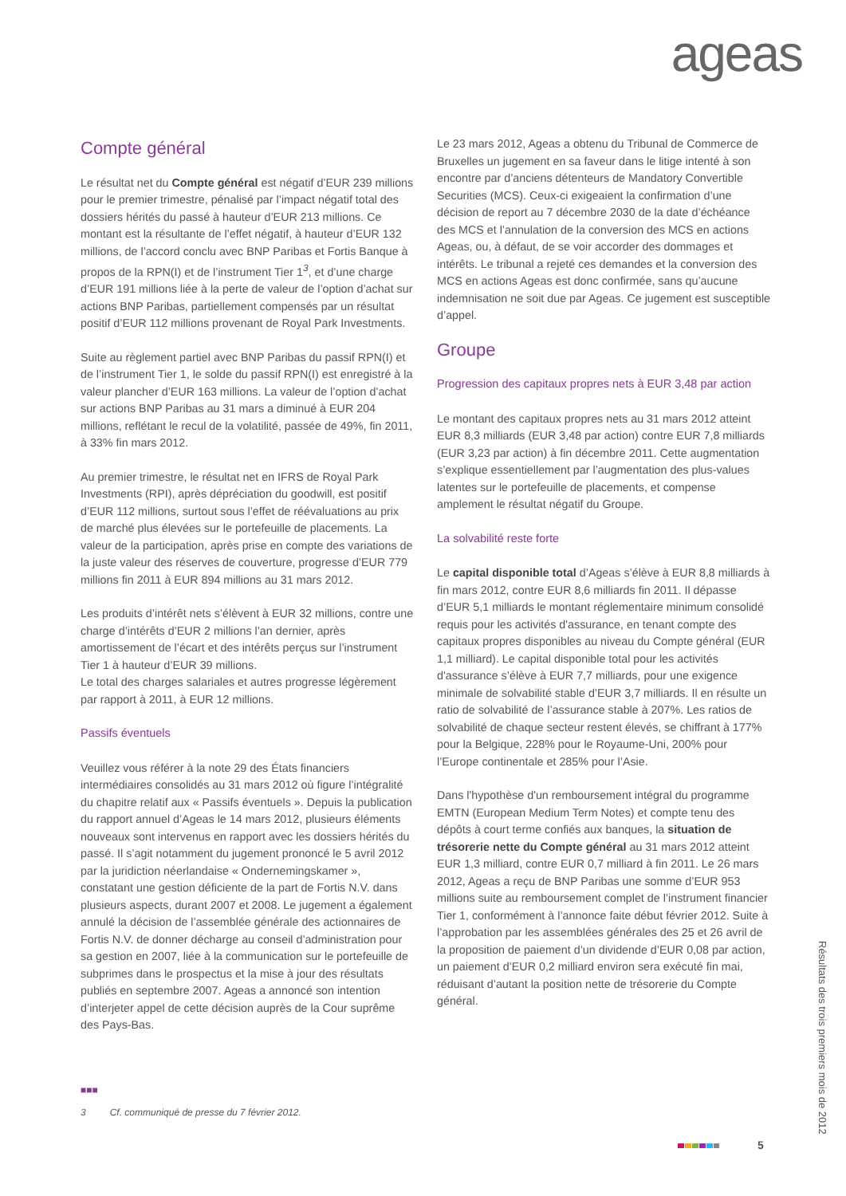ageas
Compte général
Le résultat net du Compte général est négatif d’EUR 239 millions pour le premier trimestre, pénalisé par l’impact négatif total des dossiers hérités du passé à hauteur d’EUR 213 millions. Ce montant est la résultante de l’effet négatif, à hauteur d’EUR 132 millions, de l’accord conclu avec BNP Paribas et Fortis Banque à propos de la RPN(I) et de l’instrument Tier 1<sup>3</sup>, et d’une charge d’EUR 191 millions liée à la perte de valeur de l’option d’achat sur actions BNP Paribas, partiellement compensés par un résultat positif d’EUR 112 millions provenant de Royal Park Investments.
Suite au règlement partiel avec BNP Paribas du passif RPN(I) et de l’instrument Tier 1, le solde du passif RPN(I) est enregistré à la valeur plancher d’EUR 163 millions. La valeur de l’option d’achat sur actions BNP Paribas au 31 mars a diminué à EUR 204 millions, reflétant le recul de la volatilité, passée de 49%, fin 2011, à 33% fin mars 2012.
Au premier trimestre, le résultat net en IFRS de Royal Park Investments (RPI), après dépréciation du goodwill, est positif d’EUR 112 millions, surtout sous l’effet de réévaluations au prix de marché plus élevées sur le portefeuille de placements. La valeur de la participation, après prise en compte des variations de la juste valeur des réserves de couverture, progresse d’EUR 779 millions fin 2011 à EUR 894 millions au 31 mars 2012.
Les produits d’intérêt nets s’élèvent à EUR 32 millions, contre une charge d’intérêts d’EUR 2 millions l’an dernier, après amortissement de l’écart et des intérêts perçus sur l’instrument Tier 1 à hauteur d’EUR 39 millions.
Le total des charges salariales et autres progresse légèrement par rapport à 2011, à EUR 12 millions.
Passifs éventuels
Veuillez vous référer à la note 29 des États financiers intermédiaires consolidés au 31 mars 2012 où figure l’intégralité du chapitre relatif aux « Passifs éventuels ». Depuis la publication du rapport annuel d’Ageas le 14 mars 2012, plusieurs éléments nouveaux sont intervenus en rapport avec les dossiers hérités du passé. Il s’agit notamment du jugement prononcé le 5 avril 2012 par la juridiction néerlandaise « Ondernemingskamer », constatant une gestion déficiente de la part de Fortis N.V. dans plusieurs aspects, durant 2007 et 2008. Le jugement a également annulé la décision de l’assemblée générale des actionnaires de Fortis N.V. de donner décharge au conseil d’administration pour sa gestion en 2007, liée à la communication sur le portefeuille de subprimes dans le prospectus et la mise à jour des résultats publiés en septembre 2007. Ageas a annoncé son intention d’interjeter appel de cette décision auprès de la Cour suprême des Pays-Bas.
Le 23 mars 2012, Ageas a obtenu du Tribunal de Commerce de Bruxelles un jugement en sa faveur dans le litige intenté à son encontre par d’anciens détenteurs de Mandatory Convertible Securities (MCS). Ceux-ci exigeaient la confirmation d’une décision de report au 7 décembre 2030 de la date d’échéance des MCS et l’annulation de la conversion des MCS en actions Ageas, ou, à défaut, de se voir accorder des dommages et intérêts. Le tribunal a rejeté ces demandes et la conversion des MCS en actions Ageas est donc confirmée, sans qu’aucune indemnisation ne soit due par Ageas. Ce jugement est susceptible d’appel.
Groupe
Progression des capitaux propres nets à EUR 3,48 par action
Le montant des capitaux propres nets au 31 mars 2012 atteint EUR 8,3 milliards (EUR 3,48 par action) contre EUR 7,8 milliards (EUR 3,23 par action) à fin décembre 2011. Cette augmentation s’explique essentiellement par l’augmentation des plus-values latentes sur le portefeuille de placements, et compense amplement le résultat négatif du Groupe.
La solvabilité reste forte
Le capital disponible total d’Ageas s’élève à EUR 8,8 milliards à fin mars 2012, contre EUR 8,6 milliards fin 2011. Il dépasse d’EUR 5,1 milliards le montant réglementaire minimum consolidé requis pour les activités d'assurance, en tenant compte des capitaux propres disponibles au niveau du Compte général (EUR 1,1 milliard). Le capital disponible total pour les activités d'assurance s’élève à EUR 7,7 milliards, pour une exigence minimale de solvabilité stable d’EUR 3,7 milliards. Il en résulte un ratio de solvabilité de l’assurance stable à 207%. Les ratios de solvabilité de chaque secteur restent élevés, se chiffrant à 177% pour la Belgique, 228% pour le Royaume-Uni, 200% pour l’Europe continentale et 285% pour l’Asie.
Dans l'hypothèse d'un remboursement intégral du programme EMTN (European Medium Term Notes) et compte tenu des dépôts à court terme confiés aux banques, la situation de trésorerie nette du Compte général au 31 mars 2012 atteint EUR 1,3 milliard, contre EUR 0,7 milliard à fin 2011. Le 26 mars 2012, Ageas a reçu de BNP Paribas une somme d’EUR 953 millions suite au remboursement complet de l’instrument financier Tier 1, conformément à l’annonce faite début février 2012. Suite à l’approbation par les assemblées générales des 25 et 26 avril de la proposition de paiement d’un dividende d’EUR 0,08 par action, un paiement d’EUR 0,2 milliard environ sera exécuté fin mai, réduisant d’autant la position nette de trésorerie du Compte général.
■■■
3 Cf. communiqué de presse du 7 février 2012.
5
Résultats des trois premiers mois de 2012